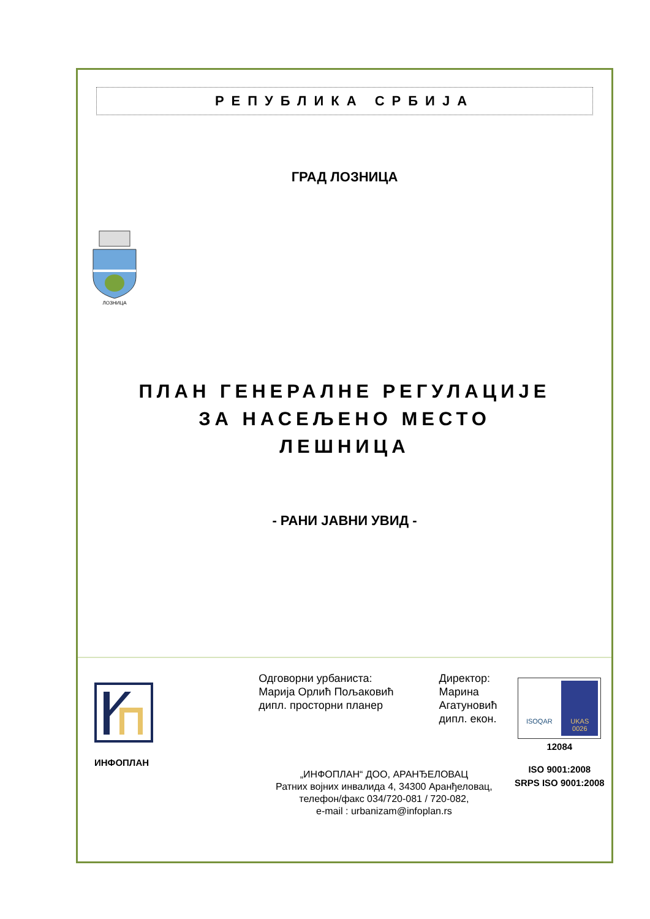РЕПУБЛИКА СРБИЈА
ГРАД ЛОЗНИЦА
ЛОЗНИЦА
ПЛАН ГЕНЕРАЛНЕ РЕГУЛАЦИЈЕ
ЗА НАСЕЉЕНО МЕСТО
ЛЕШНИЦА
- РАНИ ЈАВНИ УВИД -
ИНФОПЛАН
Одговорни урбаниста:
Марија Орлић Пољаковић
дипл. просторни планер
Директор:
Марина Агатуновић
дипл. екон.
„ИНФОПЛАН“ ДОО, АРАНЂЕЛОВАЦ
Ратних војних инвалида 4, 34300 Аранђеловац,
телефон/факс 034/720-081 / 720-082,
e-mail : urbanizam@infoplan.rs
ISOQAR UKAS
0026
12084
ISO 9001:2008
SRPS ISO 9001:2008